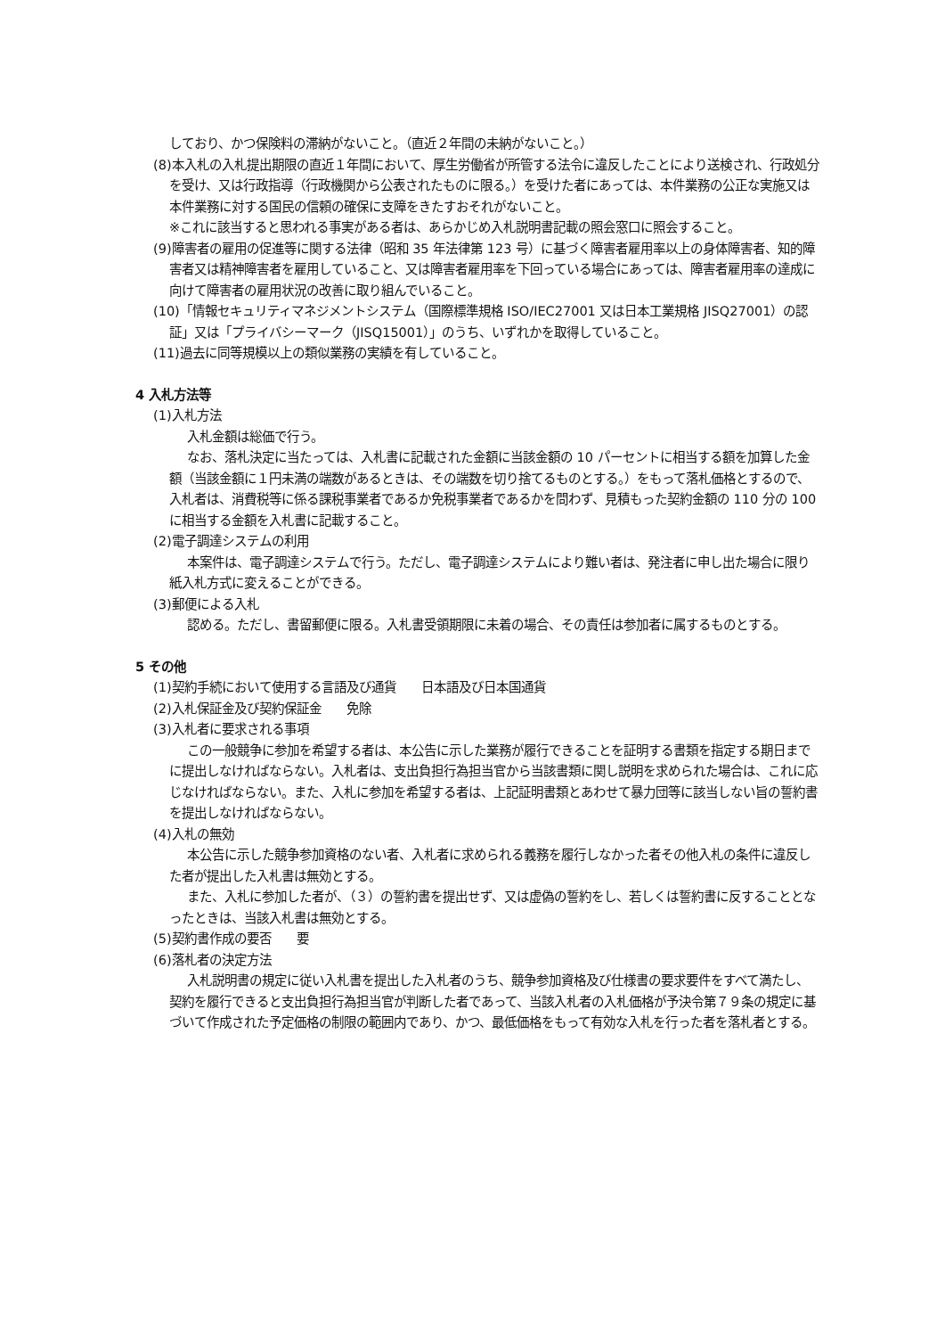しており、かつ保険料の滞納がないこと。（直近２年間の未納がないこと。）
(8)本入札の入札提出期限の直近１年間において、厚生労働省が所管する法令に違反したことにより送検され、行政処分を受け、又は行政指導（行政機関から公表されたものに限る。）を受けた者にあっては、本件業務の公正な実施又は本件業務に対する国民の信頼の確保に支障をきたすおそれがないこと。
※これに該当すると思われる事実がある者は、あらかじめ入札説明書記載の照会窓口に照会すること。
(9)障害者の雇用の促進等に関する法律（昭和 35 年法律第 123 号）に基づく障害者雇用率以上の身体障害者、知的障害者又は精神障害者を雇用していること、又は障害者雇用率を下回っている場合にあっては、障害者雇用率の達成に向けて障害者の雇用状況の改善に取り組んでいること。
(10)「情報セキュリティマネジメントシステム（国際標準規格 ISO/IEC27001 又は日本工業規格 JISQ27001）の認証」又は「プライバシーマーク（JISQ15001）」のうち、いずれかを取得していること。
(11)過去に同等規模以上の類似業務の実績を有していること。
4 入札方法等
(1)入札方法
入札金額は総価で行う。
なお、落札決定に当たっては、入札書に記載された金額に当該金額の 10 パーセントに相当する額を加算した金額（当該金額に１円未満の端数があるときは、その端数を切り捨てるものとする。）をもって落札価格とするので、入札者は、消費税等に係る課税事業者であるか免税事業者であるかを問わず、見積もった契約金額の 110 分の 100 に相当する金額を入札書に記載すること。
(2)電子調達システムの利用
本案件は、電子調達システムで行う。ただし、電子調達システムにより難い者は、発注者に申し出た場合に限り紙入札方式に変えることができる。
(3)郵便による入札
認める。ただし、書留郵便に限る。入札書受領期限に未着の場合、その責任は参加者に属するものとする。
5 その他
(1)契約手続において使用する言語及び通貨　　日本語及び日本国通貨
(2)入札保証金及び契約保証金　　免除
(3)入札者に要求される事項
この一般競争に参加を希望する者は、本公告に示した業務が履行できることを証明する書類を指定する期日までに提出しなければならない。入札者は、支出負担行為担当官から当該書類に関し説明を求められた場合は、これに応じなければならない。また、入札に参加を希望する者は、上記証明書類とあわせて暴力団等に該当しない旨の誓約書を提出しなければならない。
(4)入札の無効
本公告に示した競争参加資格のない者、入札者に求められる義務を履行しなかった者その他入札の条件に違反した者が提出した入札書は無効とする。
また、入札に参加した者が、（３）の誓約書を提出せず、又は虚偽の誓約をし、若しくは誓約書に反することとなったときは、当該入札書は無効とする。
(5)契約書作成の要否　　要
(6)落札者の決定方法
入札説明書の規定に従い入札書を提出した入札者のうち、競争参加資格及び仕様書の要求要件をすべて満たし、契約を履行できると支出負担行為担当官が判断した者であって、当該入札者の入札価格が予決令第７９条の規定に基づいて作成された予定価格の制限の範囲内であり、かつ、最低価格をもって有効な入札を行った者を落札者とする。